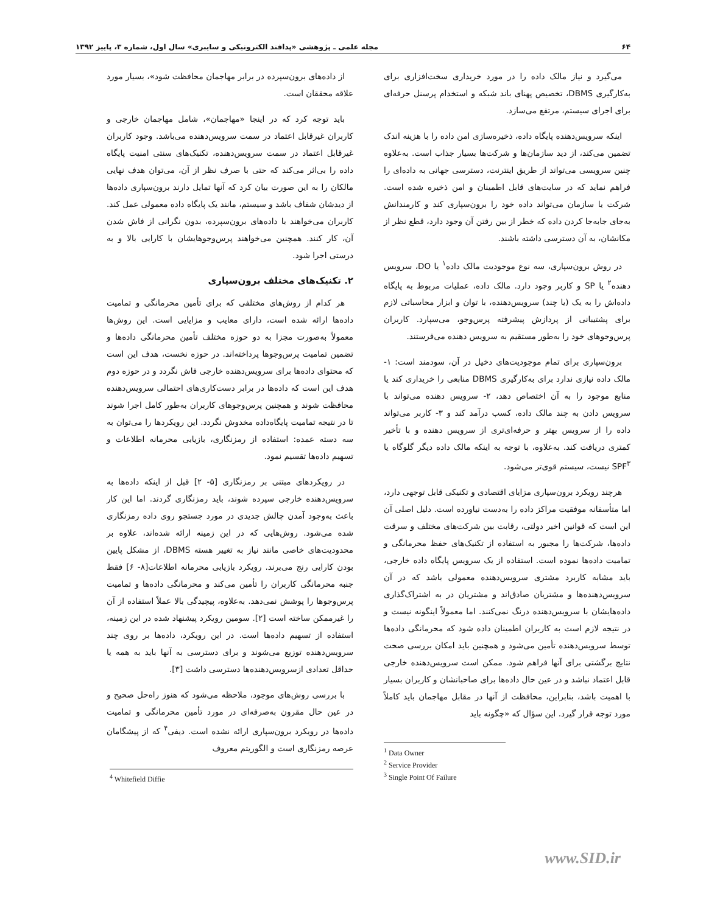۶۴ مجله علمی ـ پژوهشی «پدافند الکترونیکی و سایبری» سال اول، شماره ۳، پاییز ۱۳۹۲
می‌گیرد و نیاز مالک داده را در مورد خریداری سخت‌افزاری برای به‌کارگیری DBMS، تخصیص پهنای باند شبکه و استخدام پرسنل حرفه‌ای برای اجرای سیستم، مرتفع می‌سازد.
اینکه سرویس‌دهنده پایگاه داده، ذخیره‌سازی امن داده را با هزینه اندک تضمین می‌کند، از دید سازمان‌ها و شرکت‌ها بسیار جذاب است. به‌علاوه چنین سرویسی می‌تواند از طریق اینترنت، دسترسی جهانی به داده‌ای را فراهم نماید که در سایت‌های قابل اطمینان و امن ذخیره شده است. شرکت یا سازمان می‌تواند داده خود را برون‌سپاری کند و کارمندانش به‌جای جابه‌جا کردن داده که خطر از بین رفتن آن وجود دارد، قطع نظر از مکانشان، به آن دسترسی داشته باشند.
در روش برون‌سپاری، سه نوع موجودیت مالک داده<sup>۱</sup> یا DO، سرویس دهنده<sup>۲</sup> یا SP و کاربر وجود دارد. مالک داده، عملیات مربوط به پایگاه داده‌اش را به یک (یا چند) سرویس‌دهنده، با توان و ابزار محاسباتی لازم برای پشتیبانی از پردازش پیشرفته پرس‌وجو، می‌سپارد. کاربران پرس‌وجوهای خود را به‌طور مستقیم به سرویس دهنده می‌فرستند.
برون‌سپاری برای تمام موجودیت‌های دخیل در آن، سودمند است: ۱- مالک داده نیازی ندارد برای به‌کارگیری DBMS منابعی را خریداری کند یا منابع موجود را به آن اختصاص دهد، ۲- سرویس دهنده می‌تواند با سرویس دادن به چند مالک داده، کسب درآمد کند و ۳- کاربر می‌تواند داده را از سرویس بهتر و حرفه‌ای‌تری از سرویس دهنده و با تأخیر کمتری دریافت کند. به‌علاوه، با توجه به اینکه مالک داده دیگر گلوگاه یا SPF<sup>۳</sup> نیست، سیستم قوی‌تر می‌شود.
هرچند رویکرد برون‌سپاری مزایای اقتصادی و تکنیکی قابل توجهی دارد، اما متأسفانه موفقیت مراکز داده را به‌دست نیاورده است. دلیل اصلی آن این است که قوانین اخیر دولتی، رقابت بین شرکت‌های مختلف و سرقت داده‌ها، شرکت‌ها را مجبور به استفاده از تکنیک‌های حفظ محرمانگی و تمامیت داده‌ها نموده است. استفاده از یک سرویس پایگاه داده خارجی، باید مشابه کاربرد مشتری سرویس‌دهنده معمولی باشد که در آن سرویس‌دهنده‌ها و مشتریان صادق‌اند و مشتریان در به اشتراک‌گذاری داده‌هایشان با سرویس‌دهنده درنگ نمی‌کنند. اما معمولاً اینگونه نیست و در نتیجه لازم است به کاربران اطمینان داده شود که محرمانگی داده‌ها توسط سرویس‌دهنده تأمین می‌شود و همچنین باید امکان بررسی صحت نتایج برگشتی برای آنها فراهم شود. ممکن است سرویس‌دهنده خارجی قابل اعتماد نباشد و در عین حال داده‌ها برای صاحبانشان و کاربران بسیار با اهمیت باشد، بنابراین، محافظت از آنها در مقابل مهاجمان باید کاملاً مورد توجه قرار گیرد. این سؤال که «چگونه باید
<sup>1</sup> Data Owner
<sup>2</sup> Service Provider
<sup>3</sup> Single Point Of Failure
از داده‌های برون‌سپرده در برابر مهاجمان محافظت شود»، بسیار مورد علاقه محققان است.
باید توجه کرد که در اینجا «مهاجمان»، شامل مهاجمان خارجی و کاربران غیرقابل اعتماد در سمت سرویس‌دهنده می‌باشد. وجود کاربران غیرقابل اعتماد در سمت سرویس‌دهنده، تکنیک‌های سنتی امنیت پایگاه داده را بی‌اثر می‌کند که حتی با صرف نظر از آن، می‌توان هدف نهایی مالکان را به این صورت بیان کرد که آنها تمایل دارند برون‌سپاری داده‌ها از دیدشان شفاف باشد و سیستم، مانند یک پایگاه داده معمولی عمل کند. کاربران می‌خواهند با داده‌های برون‌سپرده، بدون نگرانی از فاش شدن آن، کار کنند. همچنین می‌خواهند پرس‌وجوهایشان با کارایی بالا و به درستی اجرا شود.
۲. تکنیک‌های مختلف برون‌سپاری
هر کدام از روش‌های مختلفی که برای تأمین محرمانگی و تمامیت داده‌ها ارائه شده است، دارای معایب و مزایایی است. این روش‌ها معمولاً به‌صورت مجزا به دو حوزه مختلف تأمین محرمانگی داده‌ها و تضمین تمامیت پرس‌وجوها پرداخته‌اند. در حوزه نخست، هدف این است که محتوای داده‌ها برای سرویس‌دهنده خارجی فاش نگردد و در حوزه دوم هدف این است که داده‌ها در برابر دست‌کاری‌های احتمالی سرویس‌دهنده محافظت شوند و همچنین پرس‌وجوهای کاربران به‌طور کامل اجرا شوند تا در نتیجه تمامیت پایگاه‌داده مخدوش نگردد. این رویکردها را می‌توان به سه دسته عمده: استفاده از رمزنگاری، بازیابی محرمانه اطلاعات و تسهیم داده‌ها تقسیم نمود.
در رویکردهای مبتنی بر رمزنگاری [۵- ۲] قبل از اینکه داده‌ها به سرویس‌دهنده خارجی سپرده شوند، باید رمزنگاری گردند. اما این کار باعث به‌وجود آمدن چالش جدیدی در مورد جستجو روی داده رمزنگاری شده می‌شود. روش‌هایی که در این زمینه ارائه شده‌اند، علاوه بر محدودیت‌های خاصی مانند نیاز به تغییر هسته DBMS، از مشکل پایین بودن کارایی رنج می‌برند. رویکرد بازیابی محرمانه اطلاعات[۸- ۶] فقط جنبه محرمانگی کاربران را تأمین می‌کند و محرمانگی داده‌ها و تمامیت پرس‌وجوها را پوشش نمی‌دهد. به‌علاوه، پیچیدگی بالا عملاً استفاده از آن را غیرممکن ساخته است [۲]. سومین رویکرد پیشنهاد شده در این زمینه، استفاده از تسهیم داده‌ها است. در این رویکرد، داده‌ها بر روی چند سرویس‌دهنده توزیع می‌شوند و برای دسترسی به آنها باید به همه یا حداقل تعدادی ازسرویس‌دهنده‌ها دسترسی داشت [۳].
با بررسی روش‌های موجود، ملاحظه می‌شود که هنوز راه‌حل صحیح و در عین حال مقرون به‌صرفه‌ای در مورد تأمین محرمانگی و تمامیت داده‌ها در رویکرد برون‌سپاری ارائه نشده است. دیفی<sup>۴</sup> که از پیشگامان عرصه رمزنگاری است و الگوریتم معروف
<sup>4</sup> Whitefield Diffie
www.SID.ir